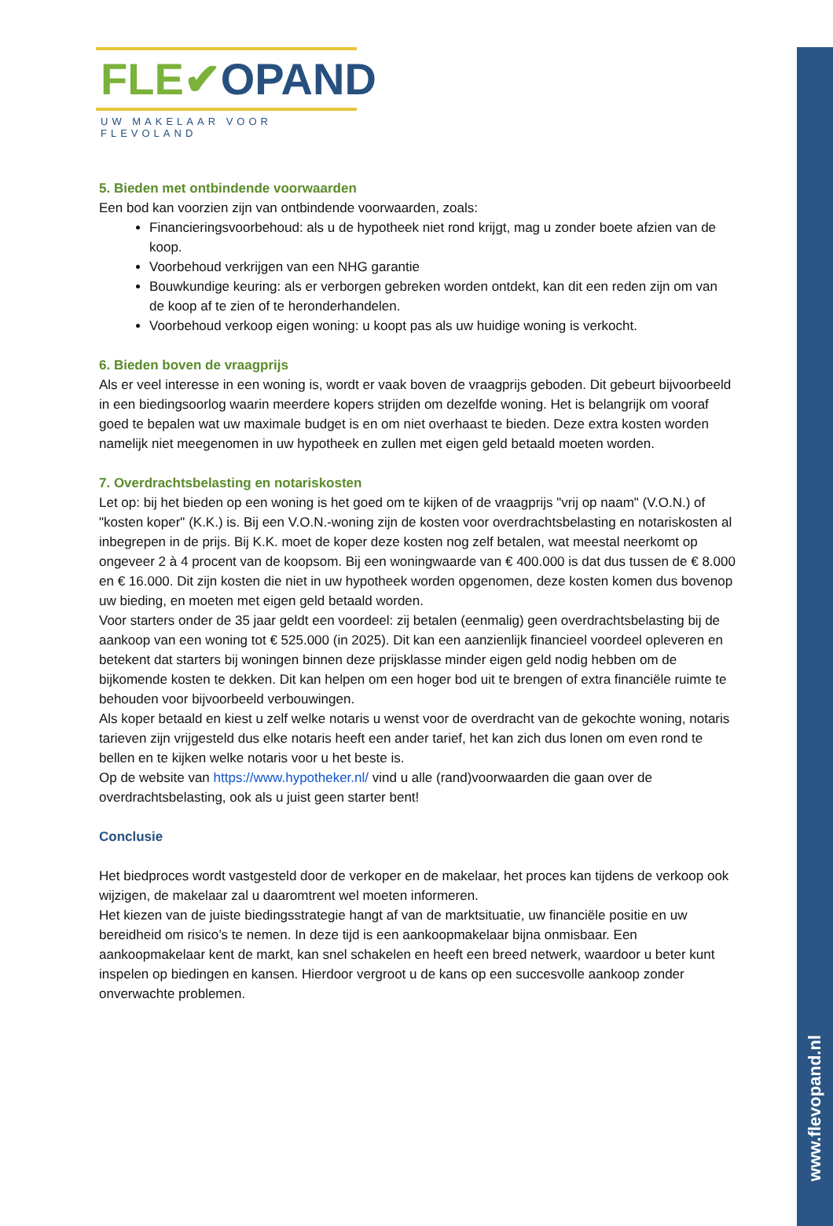www.flevopand.nl
FLE✔OPAND
UW MAKELAAR VOOR FLEVOLAND
5. Bieden met ontbindende voorwaarden
Een bod kan voorzien zijn van ontbindende voorwaarden, zoals:
Financieringsvoorbehoud: als u de hypotheek niet rond krijgt, mag u zonder boete afzien van de koop.
Voorbehoud verkrijgen van een NHG garantie
Bouwkundige keuring: als er verborgen gebreken worden ontdekt, kan dit een reden zijn om van de koop af te zien of te heronderhandelen.
Voorbehoud verkoop eigen woning: u koopt pas als uw huidige woning is verkocht.
6. Bieden boven de vraagprijs
Als er veel interesse in een woning is, wordt er vaak boven de vraagprijs geboden. Dit gebeurt bijvoorbeeld in een biedingsoorlog waarin meerdere kopers strijden om dezelfde woning. Het is belangrijk om vooraf goed te bepalen wat uw maximale budget is en om niet overhaast te bieden. Deze extra kosten worden namelijk niet meegenomen in uw hypotheek en zullen met eigen geld betaald moeten worden.
7. Overdrachtsbelasting en notariskosten
Let op: bij het bieden op een woning is het goed om te kijken of de vraagprijs "vrij op naam" (V.O.N.) of "kosten koper" (K.K.) is. Bij een V.O.N.-woning zijn de kosten voor overdrachtsbelasting en notariskosten al inbegrepen in de prijs. Bij K.K. moet de koper deze kosten nog zelf betalen, wat meestal neerkomt op ongeveer 2 à 4 procent van de koopsom. Bij een woningwaarde van € 400.000 is dat dus tussen de € 8.000 en € 16.000. Dit zijn kosten die niet in uw hypotheek worden opgenomen, deze kosten komen dus bovenop uw bieding, en moeten met eigen geld betaald worden.
Voor starters onder de 35 jaar geldt een voordeel: zij betalen (eenmalig) geen overdrachtsbelasting bij de aankoop van een woning tot € 525.000 (in 2025). Dit kan een aanzienlijk financieel voordeel opleveren en betekent dat starters bij woningen binnen deze prijsklasse minder eigen geld nodig hebben om de bijkomende kosten te dekken. Dit kan helpen om een hoger bod uit te brengen of extra financiële ruimte te behouden voor bijvoorbeeld verbouwingen.
Als koper betaald en kiest u zelf welke notaris u wenst voor de overdracht van de gekochte woning, notaris tarieven zijn vrijgesteld dus elke notaris heeft een ander tarief, het kan zich dus lonen om even rond te bellen en te kijken welke notaris voor u het beste is.
Op de website van https://www.hypotheker.nl/ vind u alle (rand)voorwaarden die gaan over de overdrachtsbelasting, ook als u juist geen starter bent!
Conclusie
Het biedproces wordt vastgesteld door de verkoper en de makelaar, het proces kan tijdens de verkoop ook wijzigen, de makelaar zal u daaromtrent wel moeten informeren.
Het kiezen van de juiste biedingsstrategie hangt af van de marktsituatie, uw financiële positie en uw bereidheid om risico’s te nemen. In deze tijd is een aankoopmakelaar bijna onmisbaar. Een aankoopmakelaar kent de markt, kan snel schakelen en heeft een breed netwerk, waardoor u beter kunt inspelen op biedingen en kansen. Hierdoor vergroot u de kans op een succesvolle aankoop zonder onverwachte problemen.